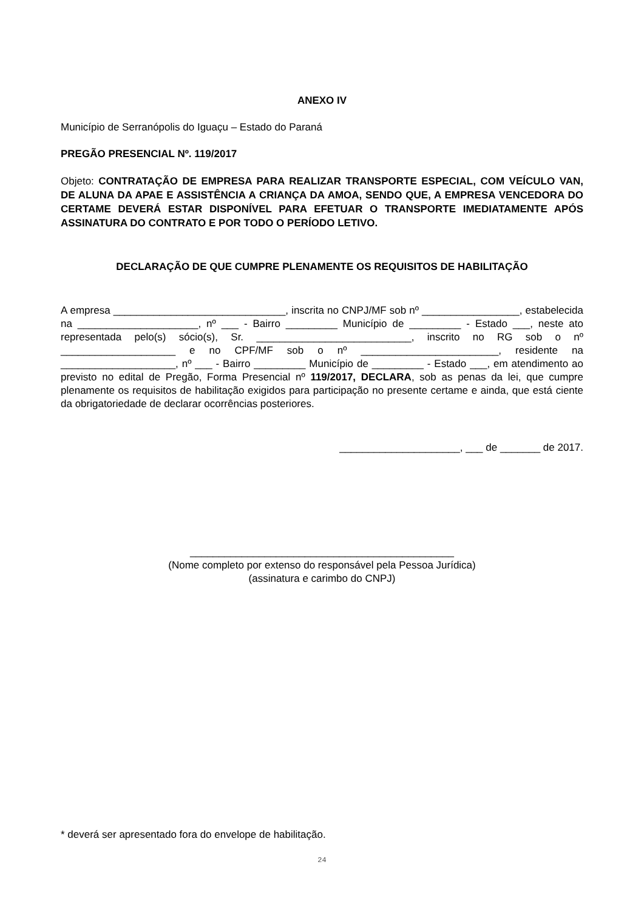ANEXO IV
Município de Serranópolis do Iguaçu – Estado do Paraná
PREGÃO PRESENCIAL Nº. 119/2017
Objeto: CONTRATAÇÃO DE EMPRESA PARA REALIZAR TRANSPORTE ESPECIAL, COM VEÍCULO VAN, DE ALUNA DA APAE E ASSISTÊNCIA A CRIANÇA DA AMOA, SENDO QUE, A EMPRESA VENCEDORA DO CERTAME DEVERÁ ESTAR DISPONÍVEL PARA EFETUAR O TRANSPORTE IMEDIATAMENTE APÓS ASSINATURA DO CONTRATO E POR TODO O PERÍODO LETIVO.
DECLARAÇÃO DE QUE CUMPRE PLENAMENTE OS REQUISITOS DE HABILITAÇÃO
A empresa ______________________________, inscrita no CNPJ/MF sob nº _________________, estabelecida na _____________________, nº ___ - Bairro _________ Município de _________ - Estado ___, neste ato representada pelo(s) sócio(s), Sr. ___________________________, inscrito no RG sob o nº ____________________ e no CPF/MF sob o nº ________________________, residente na ____________________, nº ___ - Bairro _________ Município de _________ - Estado ___, em atendimento ao previsto no edital de Pregão, Forma Presencial nº 119/2017, DECLARA, sob as penas da lei, que cumpre plenamente os requisitos de habilitação exigidos para participação no presente certame e ainda, que está ciente da obrigatoriedade de declarar ocorrências posteriores.
_____________________, ___ de _______ de 2017.
______________________________________________
(Nome completo por extenso do responsável pela Pessoa Jurídica)
(assinatura e carimbo do CNPJ)
* deverá ser apresentado fora do envelope de habilitação.
24